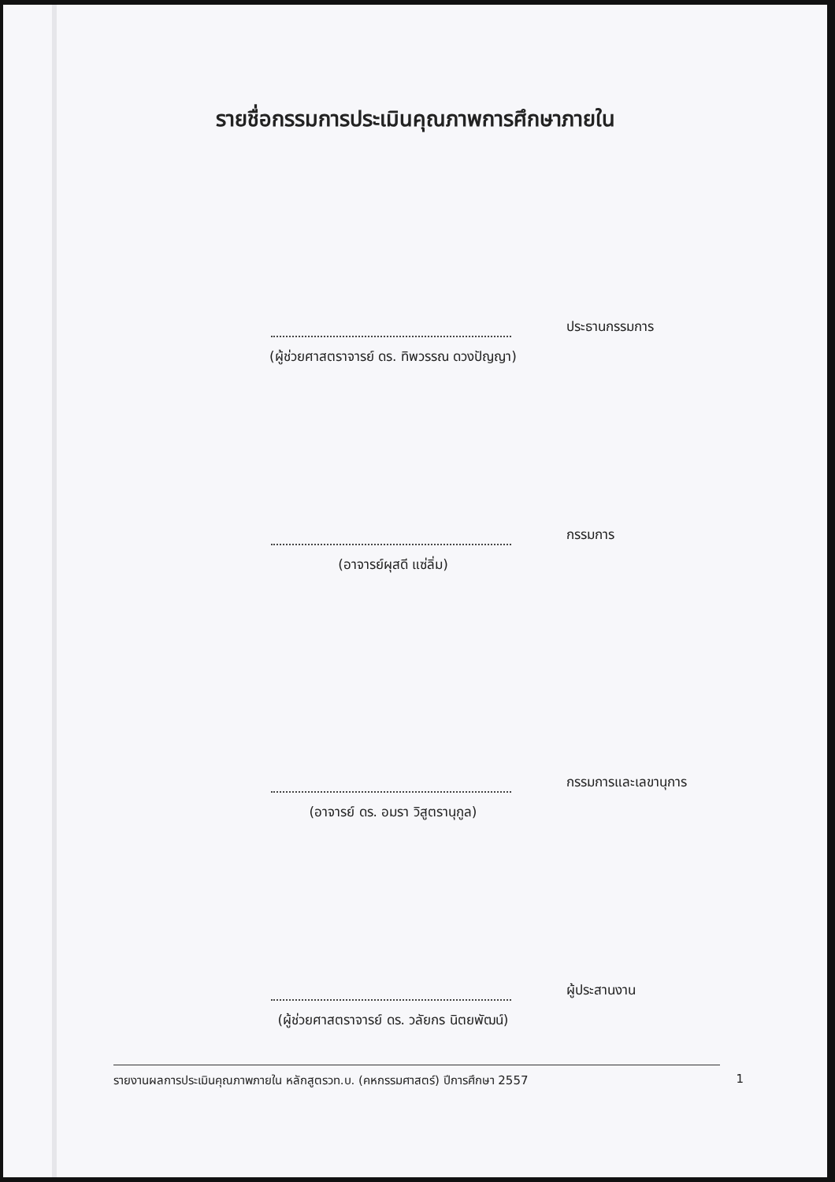รายชื่อกรรมการประเมินคุณภาพการศึกษาภายใน
ประธานกรรมการ
(ผู้ช่วยศาสตราจารย์ ดร. ทิพวรรณ ดวงปัญญา)
กรรมการ
(อาจารย์ผุสดี แซ่ลิ่ม)
กรรมการและเลขานุการ
(อาจารย์ ดร. อมรา วิสูตรานุกูล)
ผู้ประสานงาน
(ผู้ช่วยศาสตราจารย์ ดร. วลัยกร นิตยพัฒน์)
รายงานผลการประเมินคุณภาพภายใน หลักสูตรวท.บ. (คหกรรมศาสตร์) ปีการศึกษา 2557 1